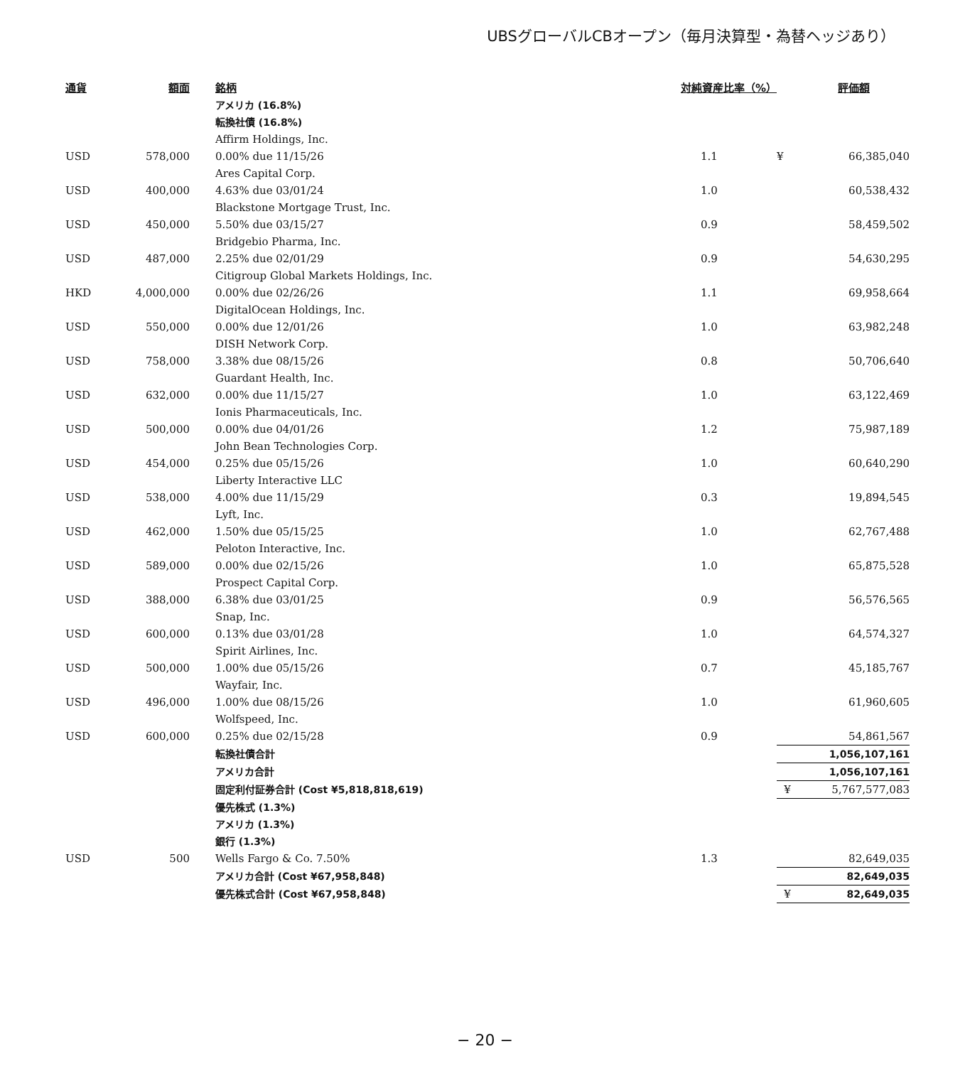UBSグローバルCBオープン（毎月決算型・為替ヘッジあり）
| 通貨 | 額面 | | 銘柄 | 対純資産比率（%） | | 評価額 |
| --- | --- | --- | --- | --- | --- | --- |
| | | | アメリカ (16.8%) | | | |
| | | | 転換社債 (16.8%) | | | |
| | | | Affirm Holdings, Inc. | | | |
| USD | 578,000 | | 0.00% due 11/15/26 | 1.1 | ¥ | 66,385,040 |
| | | | Ares Capital Corp. | | | |
| USD | 400,000 | | 4.63% due 03/01/24 | 1.0 | | 60,538,432 |
| | | | Blackstone Mortgage Trust, Inc. | | | |
| USD | 450,000 | | 5.50% due 03/15/27 | 0.9 | | 58,459,502 |
| | | | Bridgebio Pharma, Inc. | | | |
| USD | 487,000 | | 2.25% due 02/01/29 | 0.9 | | 54,630,295 |
| | | | Citigroup Global Markets Holdings, Inc. | | | |
| HKD | 4,000,000 | | 0.00% due 02/26/26 | 1.1 | | 69,958,664 |
| | | | DigitalOcean Holdings, Inc. | | | |
| USD | 550,000 | | 0.00% due 12/01/26 | 1.0 | | 63,982,248 |
| | | | DISH Network Corp. | | | |
| USD | 758,000 | | 3.38% due 08/15/26 | 0.8 | | 50,706,640 |
| | | | Guardant Health, Inc. | | | |
| USD | 632,000 | | 0.00% due 11/15/27 | 1.0 | | 63,122,469 |
| | | | Ionis Pharmaceuticals, Inc. | | | |
| USD | 500,000 | | 0.00% due 04/01/26 | 1.2 | | 75,987,189 |
| | | | John Bean Technologies Corp. | | | |
| USD | 454,000 | | 0.25% due 05/15/26 | 1.0 | | 60,640,290 |
| | | | Liberty Interactive LLC | | | |
| USD | 538,000 | | 4.00% due 11/15/29 | 0.3 | | 19,894,545 |
| | | | Lyft, Inc. | | | |
| USD | 462,000 | | 1.50% due 05/15/25 | 1.0 | | 62,767,488 |
| | | | Peloton Interactive, Inc. | | | |
| USD | 589,000 | | 0.00% due 02/15/26 | 1.0 | | 65,875,528 |
| | | | Prospect Capital Corp. | | | |
| USD | 388,000 | | 6.38% due 03/01/25 | 0.9 | | 56,576,565 |
| | | | Snap, Inc. | | | |
| USD | 600,000 | | 0.13% due 03/01/28 | 1.0 | | 64,574,327 |
| | | | Spirit Airlines, Inc. | | | |
| USD | 500,000 | | 1.00% due 05/15/26 | 0.7 | | 45,185,767 |
| | | | Wayfair, Inc. | | | |
| USD | 496,000 | | 1.00% due 08/15/26 | 1.0 | | 61,960,605 |
| | | | Wolfspeed, Inc. | | | |
| USD | 600,000 | | 0.25% due 02/15/28 | 0.9 | | 54,861,567 |
| | | | 転換社債合計 | | | 1,056,107,161 |
| | | | アメリカ合計 | | | 1,056,107,161 |
| | | | 固定利付証券合計 (Cost ¥5,818,818,619) | | ¥ | 5,767,577,083 |
| | | | 優先株式 (1.3%) | | | |
| | | | アメリカ (1.3%) | | | |
| | | | 銀行 (1.3%) | | | |
| USD | 500 | | Wells Fargo & Co. 7.50% | 1.3 | | 82,649,035 |
| | | | アメリカ合計 (Cost ¥67,958,848) | | | 82,649,035 |
| | | | 優先株式合計 (Cost ¥67,958,848) | | ¥ | 82,649,035 |
− 20 −